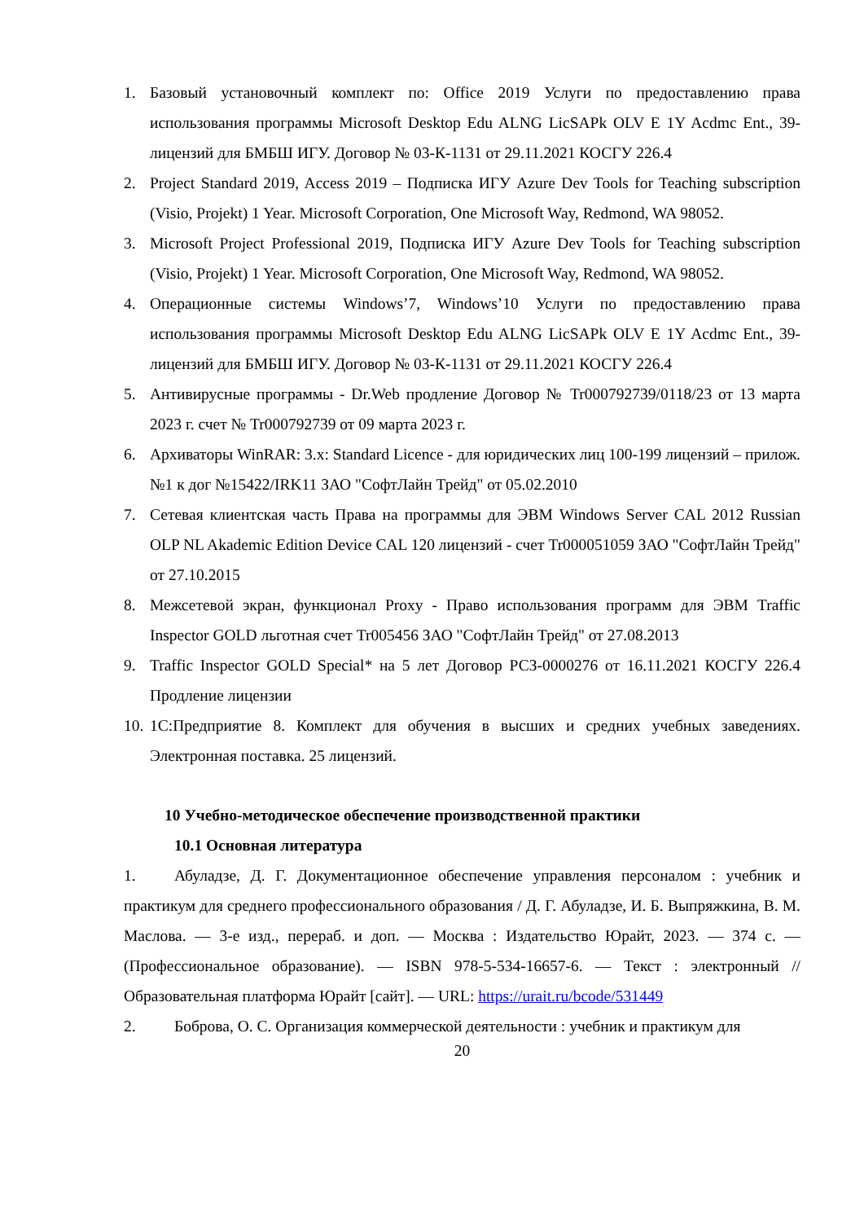1. Базовый установочный комплект по: Office 2019 Услуги по предоставлению права использования программы Microsoft Desktop Edu ALNG LicSAPk OLV E 1Y Acdmc Ent., 39-лицензий для БМБШ ИГУ. Договор № 03-К-1131 от 29.11.2021 КОСГУ 226.4
2. Project Standard 2019, Access 2019 – Подписка ИГУ Azure Dev Tools for Teaching subscription (Visio, Projekt) 1 Year. Microsoft Corporation, One Microsoft Way, Redmond, WA 98052.
3. Microsoft Project Professional 2019, Подписка ИГУ Azure Dev Tools for Teaching subscription (Visio, Projekt) 1 Year. Microsoft Corporation, One Microsoft Way, Redmond, WA 98052.
4. Операционные системы Windows’7, Windows’10 Услуги по предоставлению права использования программы Microsoft Desktop Edu ALNG LicSAPk OLV E 1Y Acdmc Ent., 39-лицензий для БМБШ ИГУ. Договор № 03-К-1131 от 29.11.2021 КОСГУ 226.4
5. Антивирусные программы - Dr.Web продление Договор № Tr000792739/0118/23 от 13 марта 2023 г. счет № Tr000792739 от 09 марта 2023 г.
6. Архиваторы WinRAR: 3.x: Standard Licence - для юридических лиц 100-199 лицензий – прилож. №1 к дог №15422/IRK11 ЗАО "СофтЛайн Трейд" от 05.02.2010
7. Сетевая клиентская часть Права на программы для ЭВМ Windows Server CAL 2012 Russian OLP NL Akademic Edition Device CAL 120 лицензий - счет Tr000051059 ЗАО "СофтЛайн Трейд" от 27.10.2015
8. Межсетевой экран, функционал Proxy - Право использования программ для ЭВМ Traffic Inspector GOLD льготная счет Tr005456 ЗАО "СофтЛайн Трейд" от 27.08.2013
9. Traffic Inspector GOLD Special* на 5 лет Договор РСЗ-0000276 от 16.11.2021 КОСГУ 226.4 Продление лицензии
10. 1С:Предприятие 8. Комплект для обучения в высших и средних учебных заведениях. Электронная поставка. 25 лицензий.
10 Учебно-методическое обеспечение производственной практики
10.1 Основная литература
1. Абуладзе, Д. Г. Документационное обеспечение управления персоналом : учебник и практикум для среднего профессионального образования / Д. Г. Абуладзе, И. Б. Выпряжкина, В. М. Маслова. — 3-е изд., перераб. и доп. — Москва : Издательство Юрайт, 2023. — 374 с. — (Профессиональное образование). — ISBN 978-5-534-16657-6. — Текст : электронный // Образовательная платформа Юрайт [сайт]. — URL: https://urait.ru/bcode/531449
2. Боброва, О. С. Организация коммерческой деятельности : учебник и практикум для
20